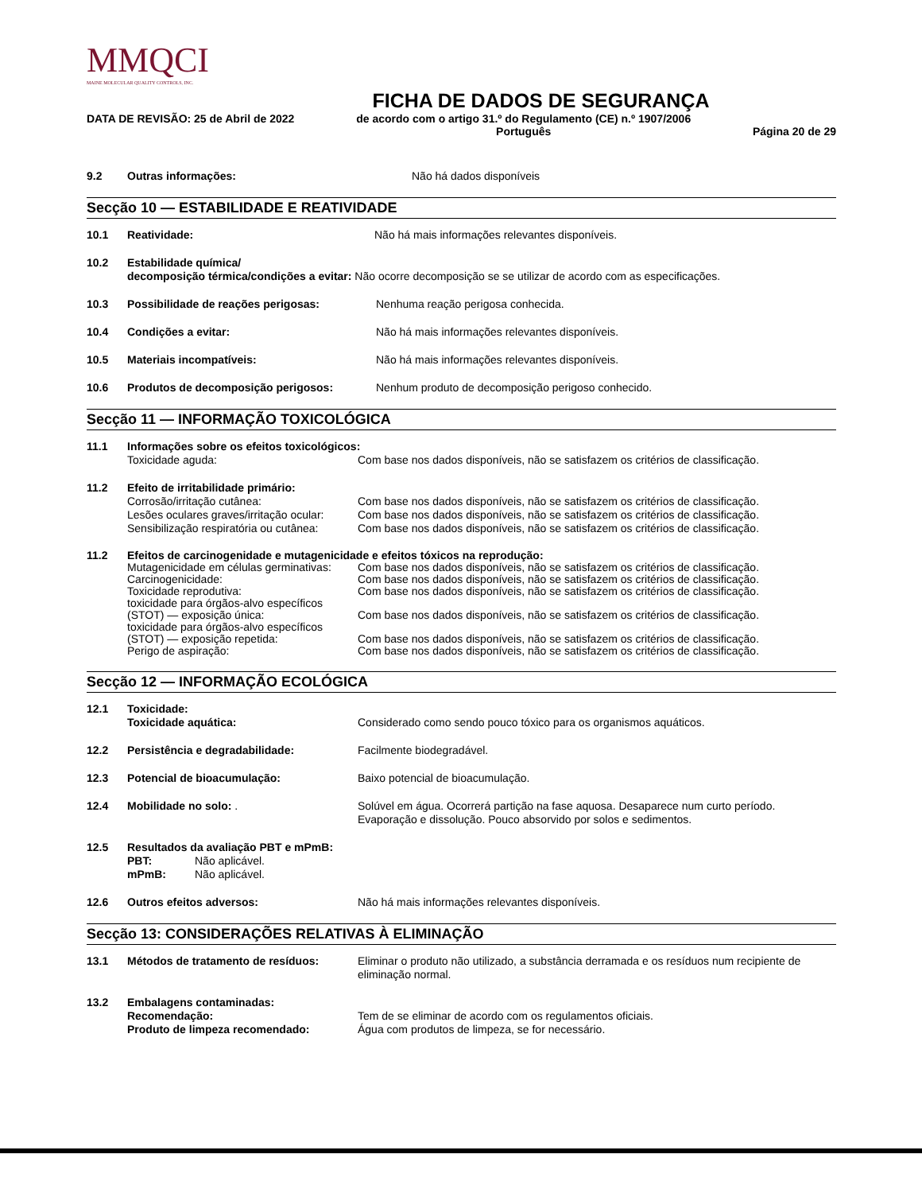MMQCI
MAINE MOLECULAR QUALITY CONTROLS, INC.
FICHA DE DADOS DE SEGURANÇA
DATA DE REVISÃO: 25 de Abril de 2022 de acordo com o artigo 31.º do Regulamento (CE) n.º 1907/2006
Português Página 20 de 29
9.2 Outras informações: Não há dados disponíveis
Secção 10 — ESTABILIDADE E REATIVIDADE
10.1 Reatividade: Não há mais informações relevantes disponíveis.
10.2 Estabilidade química/
decomposição térmica/condições a evitar: Não ocorre decomposição se se utilizar de acordo com as especificações.
10.3 Possibilidade de reações perigosas: Nenhuma reação perigosa conhecida.
10.4 Condições a evitar: Não há mais informações relevantes disponíveis.
10.5 Materiais incompatíveis: Não há mais informações relevantes disponíveis.
10.6 Produtos de decomposição perigosos: Nenhum produto de decomposição perigoso conhecido.
Secção 11 — INFORMAÇÃO TOXICOLÓGICA
11.1 Informações sobre os efeitos toxicológicos:
Toxicidade aguda: Com base nos dados disponíveis, não se satisfazem os critérios de classificação.
11.2 Efeito de irritabilidade primário:
Corrosão/irritação cutânea: Com base nos dados disponíveis, não se satisfazem os critérios de classificação.
Lesões oculares graves/irritação ocular: Com base nos dados disponíveis, não se satisfazem os critérios de classificação.
Sensibilização respiratória ou cutânea: Com base nos dados disponíveis, não se satisfazem os critérios de classificação.
11.2 Efeitos de carcinogenidade e mutagenicidade e efeitos tóxicos na reprodução:
Mutagenicidade em células germinativas: Com base nos dados disponíveis, não se satisfazem os critérios de classificação.
Carcinogenicidade: Com base nos dados disponíveis, não se satisfazem os critérios de classificação.
Toxicidade reprodutiva: Com base nos dados disponíveis, não se satisfazem os critérios de classificação.
toxicidade para órgãos-alvo específicos
(STOT) — exposição única: Com base nos dados disponíveis, não se satisfazem os critérios de classificação.
toxicidade para órgãos-alvo específicos
(STOT) — exposição repetida: Com base nos dados disponíveis, não se satisfazem os critérios de classificação.
Perigo de aspiração: Com base nos dados disponíveis, não se satisfazem os critérios de classificação.
Secção 12 — INFORMAÇÃO ECOLÓGICA
12.1 Toxicidade:
Toxicidade aquática: Considerado como sendo pouco tóxico para os organismos aquáticos.
12.2 Persistência e degradabilidade: Facilmente biodegradável.
12.3 Potencial de bioacumulação: Baixo potencial de bioacumulação.
12.4 Mobilidade no solo: . Solúvel em água. Ocorrerá partição na fase aquosa. Desaparece num curto período.
Evaporação e dissolução. Pouco absorvido por solos e sedimentos.
12.5 Resultados da avaliação PBT e mPmB:
PBT: Não aplicável.
mPmB: Não aplicável.
12.6 Outros efeitos adversos: Não há mais informações relevantes disponíveis.
Secção 13: CONSIDERAÇÕES RELATIVAS À ELIMINAÇÃO
13.1 Métodos de tratamento de resíduos: Eliminar o produto não utilizado, a substância derramada e os resíduos num recipiente de eliminação normal.
13.2 Embalagens contaminadas:
Recomendação:
Produto de limpeza recomendado: Tem de se eliminar de acordo com os regulamentos oficiais.
Água com produtos de limpeza, se for necessário.